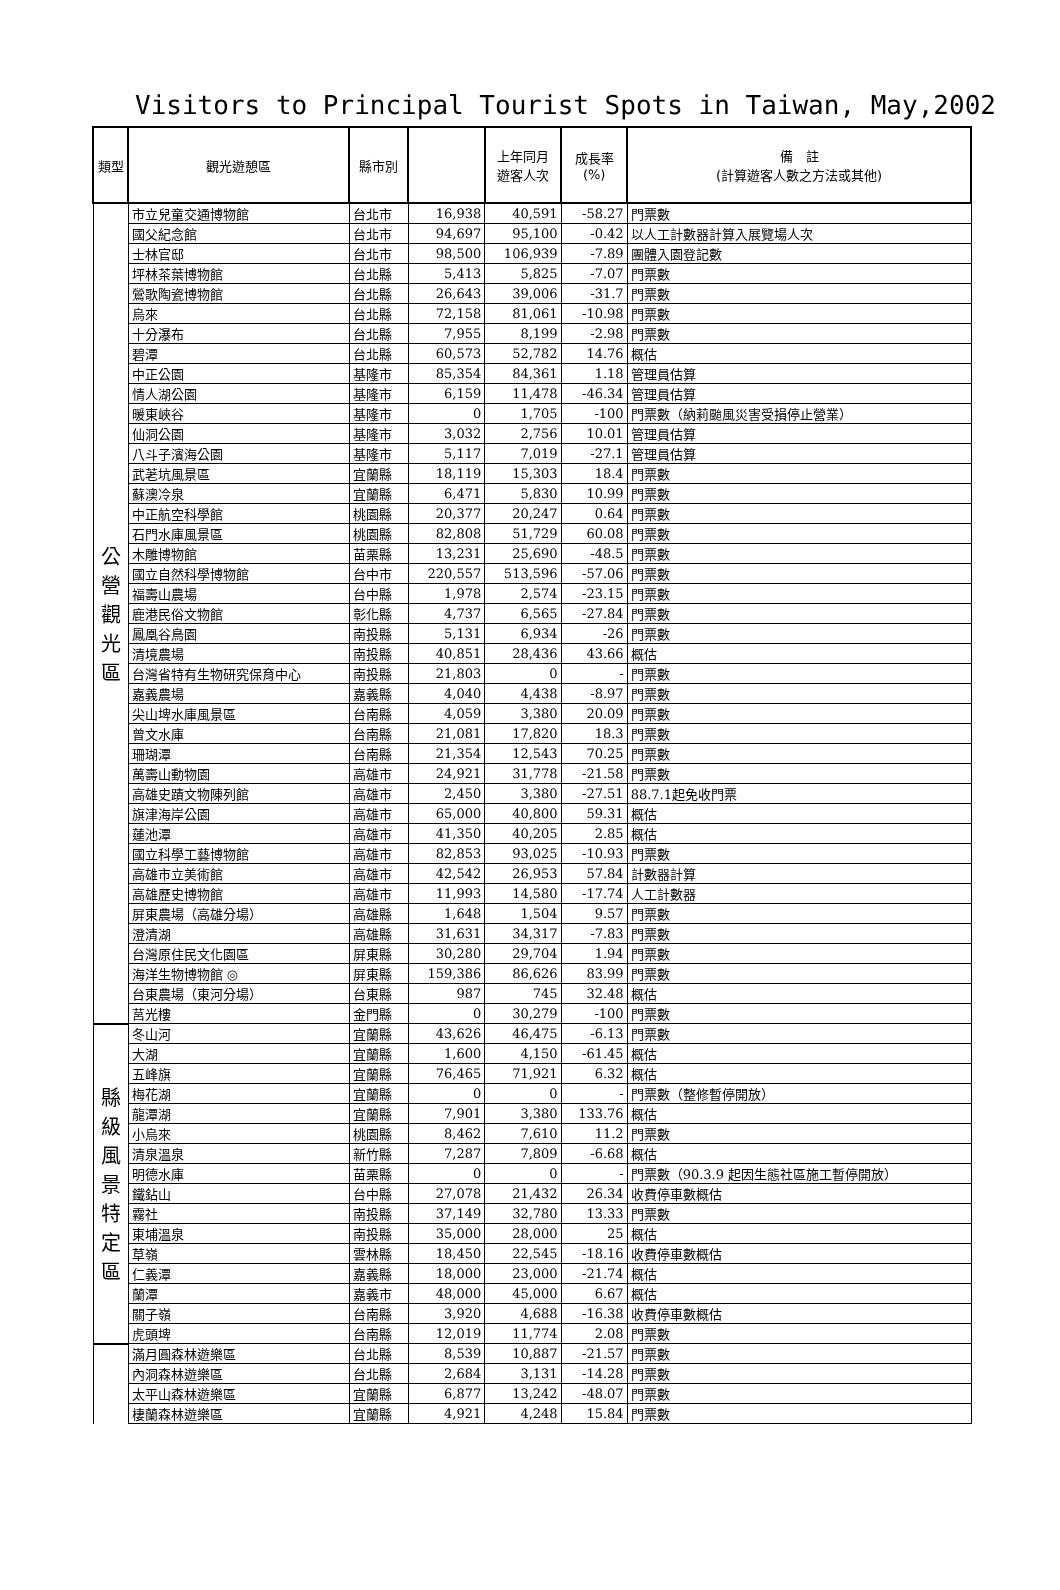Visitors to Principal Tourist Spots in Taiwan, May,2002
| 類型 | 觀光遊憩區 | 縣市別 | | 上年同月 遊客人次 | 成長率 (%) | 備 註 (計算遊客人數之方法或其他) |
| --- | --- | --- | --- | --- | --- | --- |
| 公 營 觀 光 區 | 市立兒童交通博物館 | 台北市 | 16,938 | 40,591 | -58.27 | 門票數 |
| | 國父紀念館 | 台北市 | 94,697 | 95,100 | -0.42 | 以人工計數器計算入展覽場人次 |
| | 士林官邸 | 台北市 | 98,500 | 106,939 | -7.89 | 團體入園登記數 |
| | 坪林茶葉博物館 | 台北縣 | 5,413 | 5,825 | -7.07 | 門票數 |
| | 鶯歌陶瓷博物館 | 台北縣 | 26,643 | 39,006 | -31.7 | 門票數 |
| | 烏來 | 台北縣 | 72,158 | 81,061 | -10.98 | 門票數 |
| | 十分瀑布 | 台北縣 | 7,955 | 8,199 | -2.98 | 門票數 |
| | 碧潭 | 台北縣 | 60,573 | 52,782 | 14.76 | 概估 |
| | 中正公園 | 基隆市 | 85,354 | 84,361 | 1.18 | 管理員估算 |
| | 情人湖公園 | 基隆市 | 6,159 | 11,478 | -46.34 | 管理員估算 |
| | 暖東峽谷 | 基隆市 | 0 | 1,705 | -100 | 門票數（納莉颱風災害受損停止營業） |
| | 仙洞公園 | 基隆市 | 3,032 | 2,756 | 10.01 | 管理員估算 |
| | 八斗子濱海公園 | 基隆市 | 5,117 | 7,019 | -27.1 | 管理員估算 |
| | 武荖坑風景區 | 宜蘭縣 | 18,119 | 15,303 | 18.4 | 門票數 |
| | 蘇澳冷泉 | 宜蘭縣 | 6,471 | 5,830 | 10.99 | 門票數 |
| | 中正航空科學館 | 桃園縣 | 20,377 | 20,247 | 0.64 | 門票數 |
| | 石門水庫風景區 | 桃園縣 | 82,808 | 51,729 | 60.08 | 門票數 |
| | 木雕博物館 | 苗栗縣 | 13,231 | 25,690 | -48.5 | 門票數 |
| | 國立自然科學博物館 | 台中市 | 220,557 | 513,596 | -57.06 | 門票數 |
| | 福壽山農場 | 台中縣 | 1,978 | 2,574 | -23.15 | 門票數 |
| | 鹿港民俗文物館 | 彰化縣 | 4,737 | 6,565 | -27.84 | 門票數 |
| | 鳳凰谷鳥園 | 南投縣 | 5,131 | 6,934 | -26 | 門票數 |
| | 清境農場 | 南投縣 | 40,851 | 28,436 | 43.66 | 概估 |
| | 台灣省特有生物研究保育中心 | 南投縣 | 21,803 | 0 | - | 門票數 |
| | 嘉義農場 | 嘉義縣 | 4,040 | 4,438 | -8.97 | 門票數 |
| | 尖山埤水庫風景區 | 台南縣 | 4,059 | 3,380 | 20.09 | 門票數 |
| | 曾文水庫 | 台南縣 | 21,081 | 17,820 | 18.3 | 門票數 |
| | 珊瑚潭 | 台南縣 | 21,354 | 12,543 | 70.25 | 門票數 |
| | 萬壽山動物園 | 高雄市 | 24,921 | 31,778 | -21.58 | 門票數 |
| | 高雄史蹟文物陳列館 | 高雄市 | 2,450 | 3,380 | -27.51 | 88.7.1起免收門票 |
| | 旗津海岸公園 | 高雄市 | 65,000 | 40,800 | 59.31 | 概估 |
| | 蓮池潭 | 高雄市 | 41,350 | 40,205 | 2.85 | 概估 |
| | 國立科學工藝博物館 | 高雄市 | 82,853 | 93,025 | -10.93 | 門票數 |
| | 高雄市立美術館 | 高雄市 | 42,542 | 26,953 | 57.84 | 計數器計算 |
| | 高雄歷史博物館 | 高雄市 | 11,993 | 14,580 | -17.74 | 人工計數器 |
| | 屏東農場（高雄分場） | 高雄縣 | 1,648 | 1,504 | 9.57 | 門票數 |
| | 澄清湖 | 高雄縣 | 31,631 | 34,317 | -7.83 | 門票數 |
| | 台灣原住民文化園區 | 屏東縣 | 30,280 | 29,704 | 1.94 | 門票數 |
| | 海洋生物博物館 ◎ | 屏東縣 | 159,386 | 86,626 | 83.99 | 門票數 |
| | 台東農場（東河分場） | 台東縣 | 987 | 745 | 32.48 | 概估 |
| | 莒光樓 | 金門縣 | 0 | 30,279 | -100 | 門票數 |
| 縣 級 風 景 特 定 區 | 冬山河 | 宜蘭縣 | 43,626 | 46,475 | -6.13 | 門票數 |
| | 大湖 | 宜蘭縣 | 1,600 | 4,150 | -61.45 | 概估 |
| | 五峰旗 | 宜蘭縣 | 76,465 | 71,921 | 6.32 | 概估 |
| | 梅花湖 | 宜蘭縣 | 0 | 0 | - | 門票數（整修暫停開放） |
| | 龍潭湖 | 宜蘭縣 | 7,901 | 3,380 | 133.76 | 概估 |
| | 小烏來 | 桃園縣 | 8,462 | 7,610 | 11.2 | 門票數 |
| | 清泉溫泉 | 新竹縣 | 7,287 | 7,809 | -6.68 | 概估 |
| | 明德水庫 | 苗栗縣 | 0 | 0 | - | 門票數（90.3.9 起因生態社區施工暫停開放） |
| | 鐵鉆山 | 台中縣 | 27,078 | 21,432 | 26.34 | 收費停車數概估 |
| | 霧社 | 南投縣 | 37,149 | 32,780 | 13.33 | 門票數 |
| | 東埔溫泉 | 南投縣 | 35,000 | 28,000 | 25 | 概估 |
| | 草嶺 | 雲林縣 | 18,450 | 22,545 | -18.16 | 收費停車數概估 |
| | 仁義潭 | 嘉義縣 | 18,000 | 23,000 | -21.74 | 概估 |
| | 蘭潭 | 嘉義市 | 48,000 | 45,000 | 6.67 | 概估 |
| | 關子嶺 | 台南縣 | 3,920 | 4,688 | -16.38 | 收費停車數概估 |
| | 虎頭埤 | 台南縣 | 12,019 | 11,774 | 2.08 | 門票數 |
| | 滿月圓森林遊樂區 | 台北縣 | 8,539 | 10,887 | -21.57 | 門票數 |
| | 內洞森林遊樂區 | 台北縣 | 2,684 | 3,131 | -14.28 | 門票數 |
| | 太平山森林遊樂區 | 宜蘭縣 | 6,877 | 13,242 | -48.07 | 門票數 |
| | 棲蘭森林遊樂區 | 宜蘭縣 | 4,921 | 4,248 | 15.84 | 門票數 |